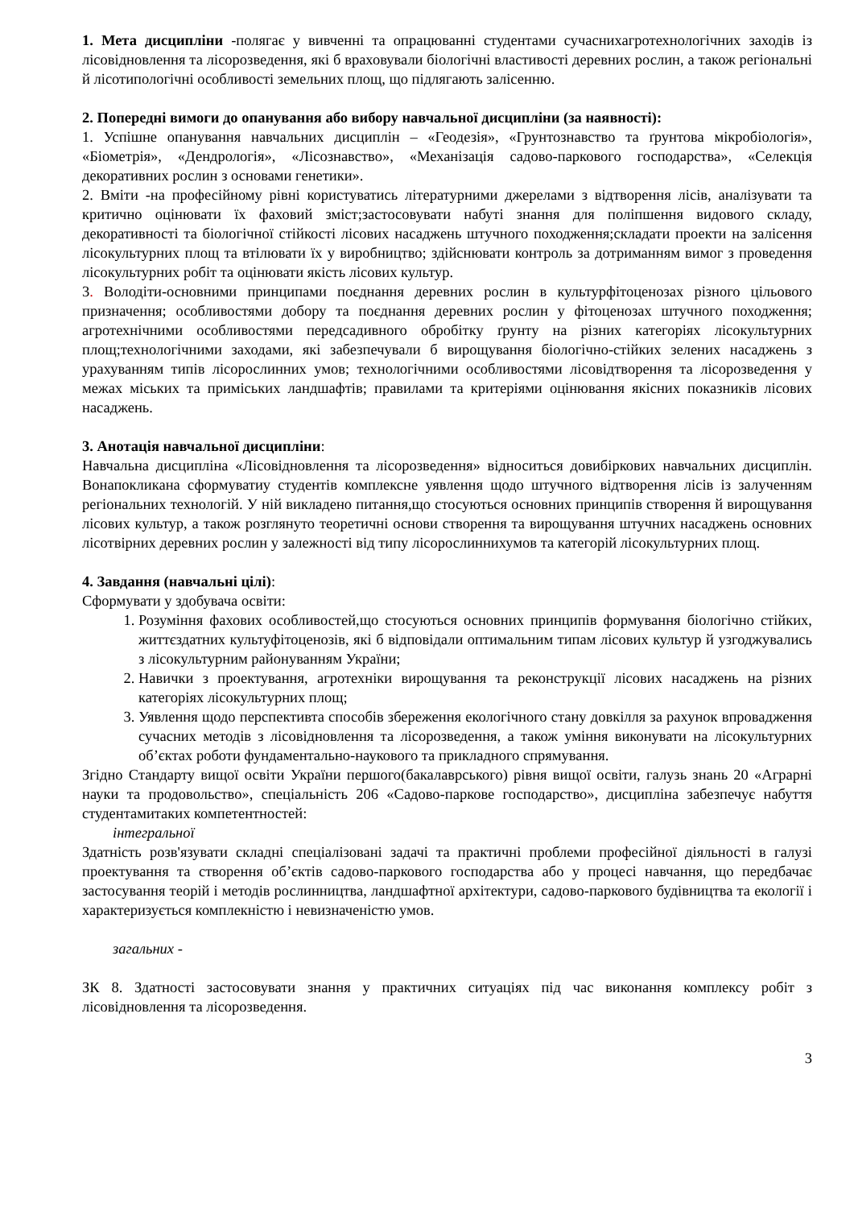1. Мета дисципліни -полягає у вивченні та опрацюванні студентами сучаснихагротехнологічних заходів із лісовідновлення та лісорозведення, які б враховували біологічні властивості деревних рослин, а також регіональні й лісотипологічні особливості земельних площ, що підлягають залісенню.
2. Попередні вимоги до опанування або вибору навчальної дисципліни (за наявності):
1. Успішне опанування навчальних дисциплін – «Геодезія», «Грунтознавство та ґрунтова мікробіологія», «Біометрія», «Дендрологія», «Лісознавство», «Механізація садово-паркового господарства», «Селекція декоративних рослин з основами генетики».
2. Вміти -на професійному рівні користуватись літературними джерелами з відтворення лісів, аналізувати та критично оцінювати їх фаховий зміст;застосовувати набуті знання для поліпшення видового складу, декоративності та біологічної стійкості лісових насаджень штучного походження;складати проекти на залісення лісокультурних площ та втілювати їх у виробництво; здійснювати контроль за дотриманням вимог з проведення лісокультурних робіт та оцінювати якість лісових культур.
3. Володіти-основними принципами поєднання деревних рослин в культурфітоценозах різного цільового призначення; особливостями добору та поєднання деревних рослин у фітоценозах штучного походження; агротехнічними особливостями передсадивного обробітку ґрунту на різних категоріях лісокультурних площ;технологічними заходами, які забезпечували б вирощування біологічно-стійких зелених насаджень з урахуванням типів лісорослинних умов; технологічними особливостями лісовідтворення та лісорозведення у межах міських та приміських ландшафтів; правилами та критеріями оцінювання якісних показників лісових насаджень.
3. Анотація навчальної дисципліни:
Навчальна дисципліна «Лісовідновлення та лісорозведення» відноситься довибіркових навчальних дисциплін. Вонапокликана сформуватиу студентів комплексне уявлення щодо штучного відтворення лісів із залученням регіональних технологій. У ній викладено питання,що стосуються основних принципів створення й вирощування лісових культур, а також розглянуто теоретичні основи створення та вирощування штучних насаджень основних лісотвірних деревних рослин у залежності від типу лісорослиннихумов та категорій лісокультурних площ.
4. Завдання (навчальні цілі):
Сформувати у здобувача освіти:
1. Розуміння фахових особливостей,що стосуються основних принципів формування біологічно стійких, життєздатних культуфітоценозів, які б відповідали оптимальним типам лісових культур й узгоджувались з лісокультурним районуванням України;
2. Навички з проектування, агротехніки вирощування та реконструкції лісових насаджень на різних категоріях лісокультурних площ;
3. Уявлення щодо перспективта способів збереження екологічного стану довкілля за рахунок впровадження сучасних методів з лісовідновлення та лісорозведення, а також уміння виконувати на лісокультурних об’єктах роботи фундаментально-наукового та прикладного спрямування.
Згідно Стандарту вищої освіти України першого(бакалаврського) рівня вищої освіти, галузь знань 20 «Аграрні науки та продовольство», спеціальність 206 «Садово-паркове господарство», дисципліна забезпечує набуття студентамитаких компетентностей:
інтегральної
Здатність розв'язувати складні спеціалізовані задачі та практичні проблеми професійної діяльності в галузі проектування та створення об’єктів садово-паркового господарства або у процесі навчання, що передбачає застосування теорій і методів рослинництва, ландшафтної архітектури, садово-паркового будівництва та екології і характеризується комплекністю і невизначеністю умов.
загальних -
ЗК 8. Здатності застосовувати знання у практичних ситуаціях під час виконання комплексу робіт з лісовідновлення та лісорозведення.
3